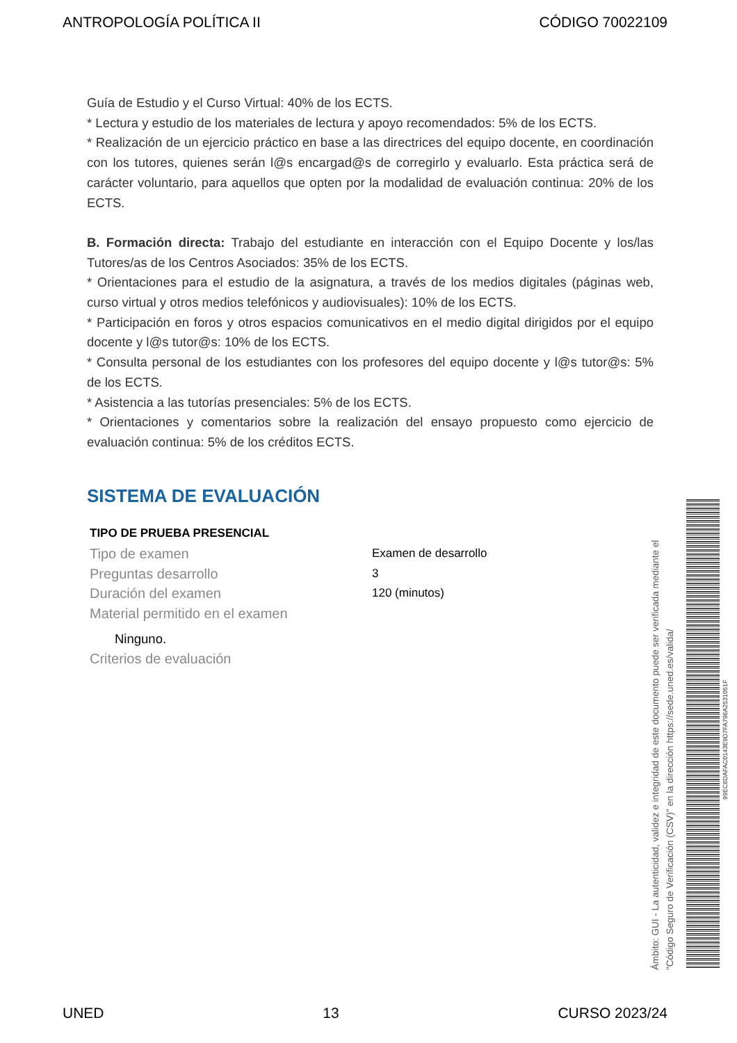ANTROPOLOGÍA POLÍTICA II CÓDIGO 70022109
Guía de Estudio y el Curso Virtual: 40% de los ECTS.
* Lectura y estudio de los materiales de lectura y apoyo recomendados: 5% de los ECTS.
* Realización de un ejercicio práctico en base a las directrices del equipo docente, en coordinación con los tutores, quienes serán l@s encargad@s de corregirlo y evaluarlo. Esta práctica será de carácter voluntario, para aquellos que opten por la modalidad de evaluación continua: 20% de los ECTS.
B. Formación directa: Trabajo del estudiante en interacción con el Equipo Docente y los/las Tutores/as de los Centros Asociados: 35% de los ECTS.
* Orientaciones para el estudio de la asignatura, a través de los medios digitales (páginas web, curso virtual y otros medios telefónicos y audiovisuales): 10% de los ECTS.
* Participación en foros y otros espacios comunicativos en el medio digital dirigidos por el equipo docente y l@s tutor@s: 10% de los ECTS.
* Consulta personal de los estudiantes con los profesores del equipo docente y l@s tutor@s: 5% de los ECTS.
* Asistencia a las tutorías presenciales: 5% de los ECTS.
* Orientaciones y comentarios sobre la realización del ensayo propuesto como ejercicio de evaluación continua: 5% de los créditos ECTS.
SISTEMA DE EVALUACIÓN
| TIPO DE PRUEBA PRESENCIAL | |
| --- | --- |
| Tipo de examen | Examen de desarrollo |
| Preguntas desarrollo | 3 |
| Duración del examen | 120 (minutos) |
| Material permitido en el examen | |
| Ninguno. | |
| Criterios de evaluación | |
Ámbito: GUI - La autenticidad, validez e integridad de este documento puede ser verificada mediante el "Código Seguro de Verificación (CSV)" en la dirección https://sede.uned.es/valida/
99EC6DAFAC0143E9D7FA796A2531051F
UNED 13 CURSO 2023/24